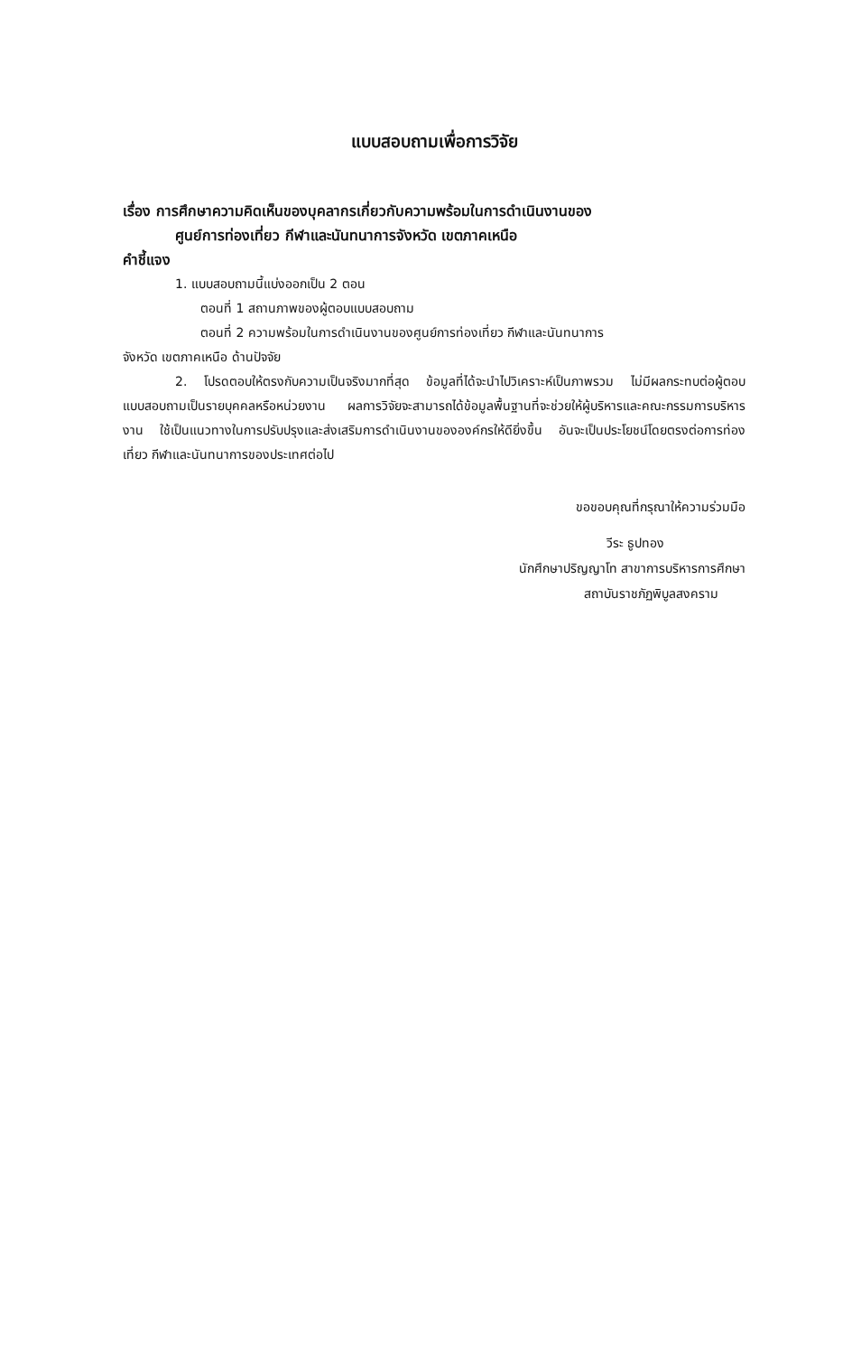แบบสอบถามเพื่อการวิจัย
เรื่อง การศึกษาความคิดเห็นของบุคลากรเกี่ยวกับความพร้อมในการดำเนินงานของ
ศูนย์การท่องเที่ยว กีฬาและนันทนาการจังหวัด เขตภาคเหนือ
คำชี้แจง
1. แบบสอบถามนี้แบ่งออกเป็น 2 ตอน
ตอนที่ 1 สถานภาพของผู้ตอบแบบสอบถาม
ตอนที่ 2 ความพร้อมในการดำเนินงานของศูนย์การท่องเที่ยว กีฬาและนันทนาการ
จังหวัด เขตภาคเหนือ ด้านปัจจัย
2. โปรดตอบให้ตรงกับความเป็นจริงมากที่สุด ข้อมูลที่ได้จะนำไปวิเคราะห์เป็นภาพรวม ไม่มีผลกระทบต่อผู้ตอบแบบสอบถามเป็นรายบุคคลหรือหน่วยงาน ผลการวิจัยจะสามารถได้ข้อมูลพื้นฐานที่จะช่วยให้ผู้บริหารและคณะกรรมการบริหารงาน ใช้เป็นแนวทางในการปรับปรุงและส่งเสริมการดำเนินงานขององค์กรให้ดียิ่งขึ้น อันจะเป็นประโยชน์โดยตรงต่อการท่องเที่ยว กีฬาและนันทนาการของประเทศต่อไป
ขอขอบคุณที่กรุณาให้ความร่วมมือ
วีระ ธูปทอง
นักศึกษาปริญญาโท สาขาการบริหารการศึกษา
สถาบันราชภัฏพิบูลสงคราม